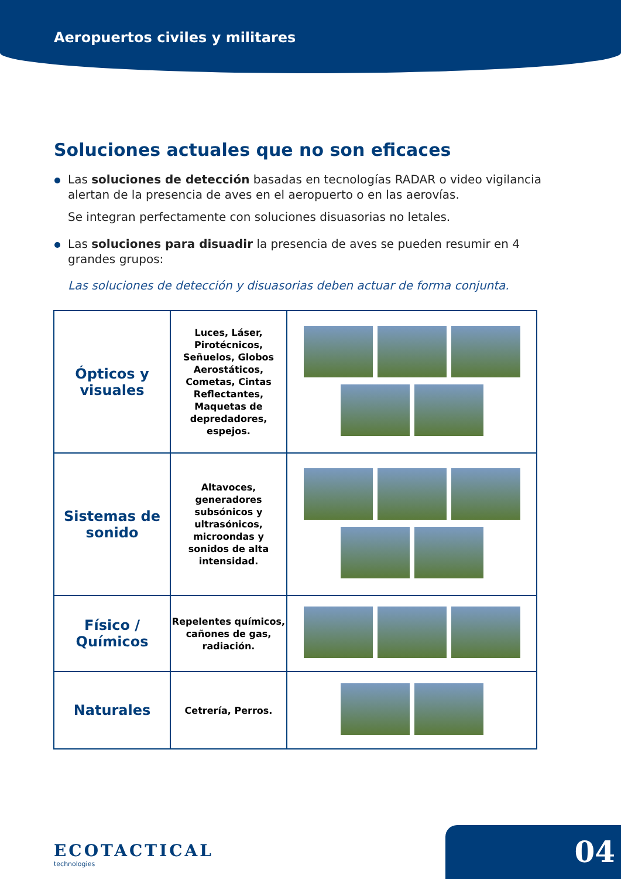Aeropuertos civiles y militares
Soluciones actuales que no son eficaces
Las soluciones de detección basadas en tecnologías RADAR o video vigilancia alertan de la presencia de aves en el aeropuerto o en las aerovías.
Se integran perfectamente con soluciones disuasorias no letales.
Las soluciones para disuadir la presencia de aves se pueden resumir en 4 grandes grupos:
Las soluciones de detección y disuasorias deben actuar de forma conjunta.
| Ópticos y visuales | Luces, Láser, Pirotécnicos, Señuelos, Globos Aerostáticos, Cometas, Cintas Reflectantes, Maquetas de depredadores, espejos. | |
| Sistemas de sonido | Altavoces, generadores subsónicos y ultrasónicos, microondas y sonidos de alta intensidad. | |
| Físico / Químicos | Repelentes químicos, cañones de gas, radiación. | |
| Naturales | Cetrería, Perros. | |
ECOTACTICAL
technologies
04